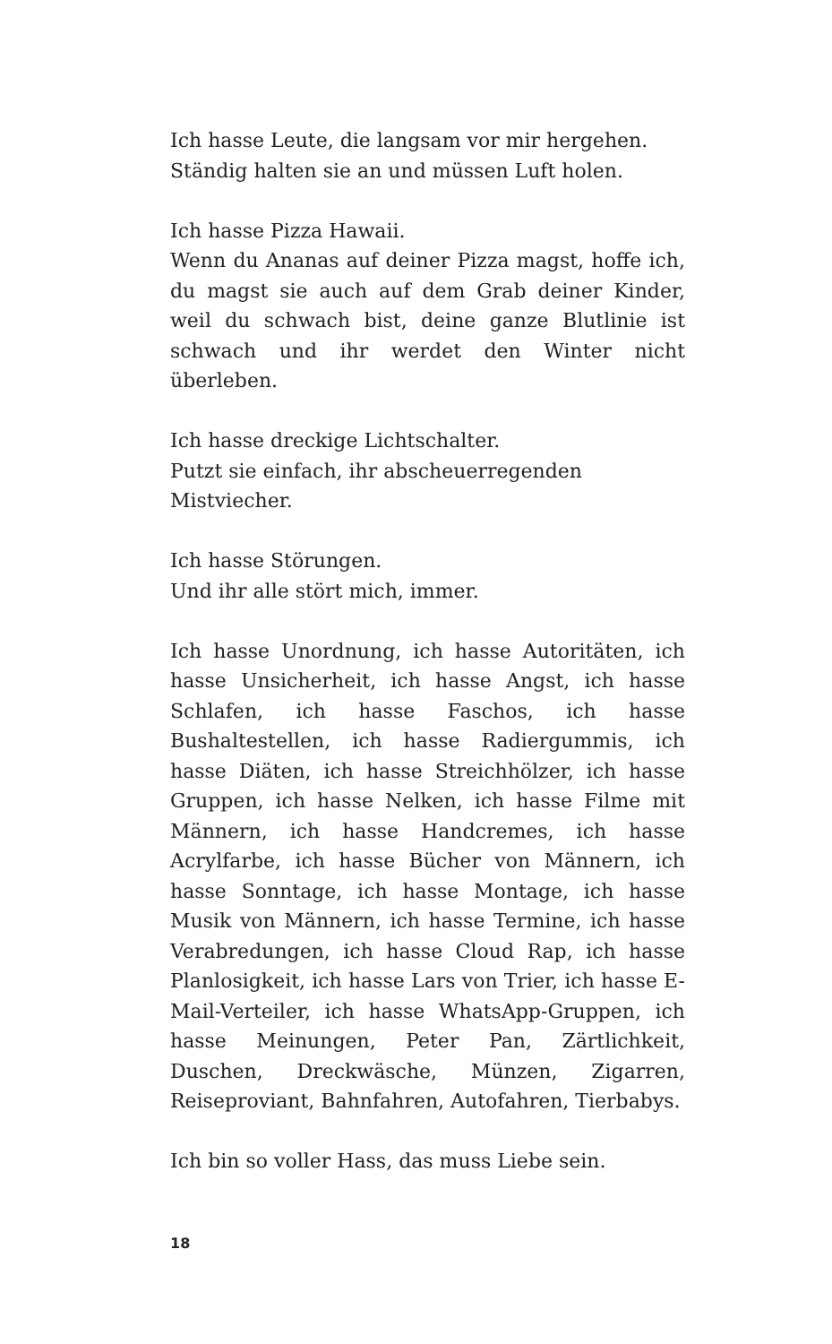Ich hasse Leute, die langsam vor mir hergehen.
Ständig halten sie an und müssen Luft holen.
Ich hasse Pizza Hawaii.
Wenn du Ananas auf deiner Pizza magst, hoffe ich, du magst sie auch auf dem Grab deiner Kinder, weil du schwach bist, deine ganze Blutlinie ist schwach und ihr werdet den Winter nicht überleben.
Ich hasse dreckige Lichtschalter.
Putzt sie einfach, ihr abscheuerregenden Mistviecher.
Ich hasse Störungen.
Und ihr alle stört mich, immer.
Ich hasse Unordnung, ich hasse Autoritäten, ich hasse Unsicherheit, ich hasse Angst, ich hasse Schlafen, ich hasse Faschos, ich hasse Bushaltestellen, ich hasse Radiergummis, ich hasse Diäten, ich hasse Streichhölzer, ich hasse Gruppen, ich hasse Nelken, ich hasse Filme mit Männern, ich hasse Handcremes, ich hasse Acrylfarbe, ich hasse Bücher von Männern, ich hasse Sonntage, ich hasse Montage, ich hasse Musik von Männern, ich hasse Termine, ich hasse Verabredungen, ich hasse Cloud Rap, ich hasse Planlosigkeit, ich hasse Lars von Trier, ich hasse E-Mail-Verteiler, ich hasse WhatsApp-Gruppen, ich hasse Meinungen, Peter Pan, Zärtlichkeit, Duschen, Dreckwäsche, Münzen, Zigarren, Reiseproviant, Bahnfahren, Autofahren, Tierbabys.
Ich bin so voller Hass, das muss Liebe sein.
18